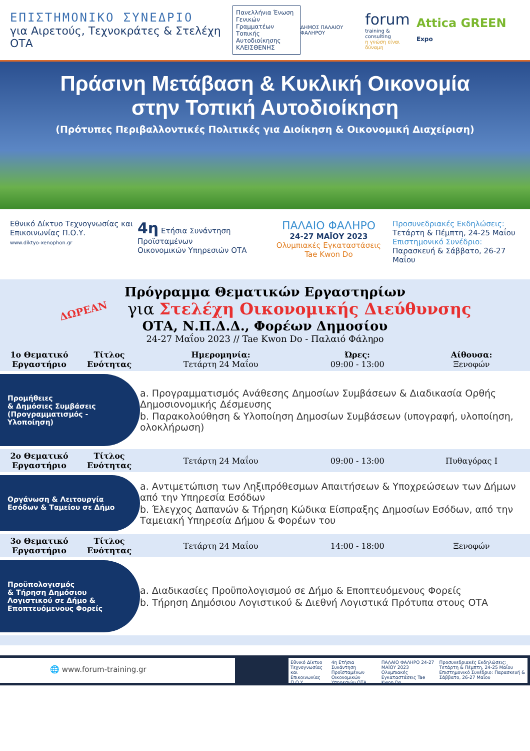ΕΠΙΣΤΗΜΟΝΙΚΟ ΣΥΝΕΔΡΙΟ
για Αιρετούς, Τεχνοκράτες & Στελέχη ΟΤΑ
Πανελλήνια Ένωση Γενικών Γραμματέων Τοπικής Αυτοδιοίκησης ΚΛΕΙΣΘΕΝΗΣ
ΔΗΜΟΣ ΠΑΛΑΙΟΥ ΦΑΛΗΡΟΥ
forum
training & consulting
η γνώση είναι δύναμη
Attica GREEN Expo
Πράσινη Μετάβαση & Κυκλική Οικονομία
στην Τοπική Αυτοδιοίκηση
(Πρότυπες Περιβαλλοντικές Πολιτικές για Διοίκηση & Οικονομική Διαχείριση)
Εθνικό Δίκτυο Τεχνογνωσίας και Επικοινωνίας Π.Ο.Υ.
www.diktyo-xenophon.gr
4η Ετήσια Συνάντηση Προϊσταμένων
Οικονομικών Υπηρεσιών ΟΤΑ
ΠΑΛΑΙΟ ΦΑΛΗΡΟ
24-27 ΜΑΪΟΥ 2023
Ολυμπιακές Εγκαταστάσεις
Tae Kwon Do
Προσυνεδριακές Εκδηλώσεις:
Τετάρτη & Πέμπτη, 24-25 Μαΐου
Επιστημονικό Συνέδριο:
Παρασκευή & Σάββατο, 26-27 Μαΐου
Πρόγραμμα Θεματικών Εργαστηρίων
ΔΩΡΕΑΝ για Στελέχη Οικονομικής Διεύθυνσης
ΟΤΑ, Ν.Π.Δ.Δ., Φορέων Δημοσίου
24-27 Μαΐου 2023 // Tae Kwon Do - Παλαιό Φάληρο
| 1ο Θεματικό Εργαστήριο | Τίτλος Ενότητας | Ημερομηνία: Τετάρτη 24 Μαΐου | Ώρες: 09:00 - 13:00 | Αίθουσα: Ξενοφών |
| Προμήθειες & Δημόσιες Συμβάσεις (Προγραμματισμός - Υλοποίηση) | | a. Προγραμματισμός Ανάθεσης Δημοσίων Συμβάσεων & Διαδικασία Ορθής Δημοσιονομικής Δέσμευσης b. Παρακολούθηση & Υλοποίηση Δημοσίων Συμβάσεων (υπογραφή, υλοποίηση, ολοκλήρωση) | | |
| 2ο Θεματικό Εργαστήριο | Τίτλος Ενότητας | Τετάρτη 24 Μαΐου | 09:00 - 13:00 | Πυθαγόρας Ι |
| Οργάνωση & Λειτουργία Εσόδων & Ταμείου σε Δήμο | | a. Αντιμετώπιση των Ληξιπρόθεσμων Απαιτήσεων & Υποχρεώσεων των Δήμων από την Υπηρεσία Εσόδων b. Έλεγχος Δαπανών & Τήρηση Κώδικα Είσπραξης Δημοσίων Εσόδων, από την Ταμειακή Υπηρεσία Δήμου & Φορέων του | | |
| 3ο Θεματικό Εργαστήριο | Τίτλος Ενότητας | Τετάρτη 24 Μαΐου | 14:00 - 18:00 | Ξενοφών |
| Προϋπολογισμός & Τήρηση Δημόσιου Λογιστικού σε Δήμο & Εποπτευόμενους Φορείς | | a. Διαδικασίες Προϋπολογισμού σε Δήμο & Εποπτευόμενους Φορείς b. Τήρηση Δημόσιου Λογιστικού & Διεθνή Λογιστικά Πρότυπα στους ΟΤΑ | | |
🌐 www.forum-training.gr
Εθνικό Δίκτυο Τεχνογνωσίας και Επικοινωνίας Π.Ο.Υ. 4η Ετήσια Συνάντηση Προϊσταμένων Οικονομικών Υπηρεσιών ΟΤΑ ΠΑΛΑΙΟ ΦΑΛΗΡΟ 24-27 ΜΑΪΟΥ 2023 Ολυμπιακές Εγκαταστάσεις Tae Kwon Do Προσυνεδριακές Εκδηλώσεις: Τετάρτη & Πέμπτη, 24-25 Μαΐου Επιστημονικό Συνέδριο: Παρασκευή & Σάββατο, 26-27 Μαΐου